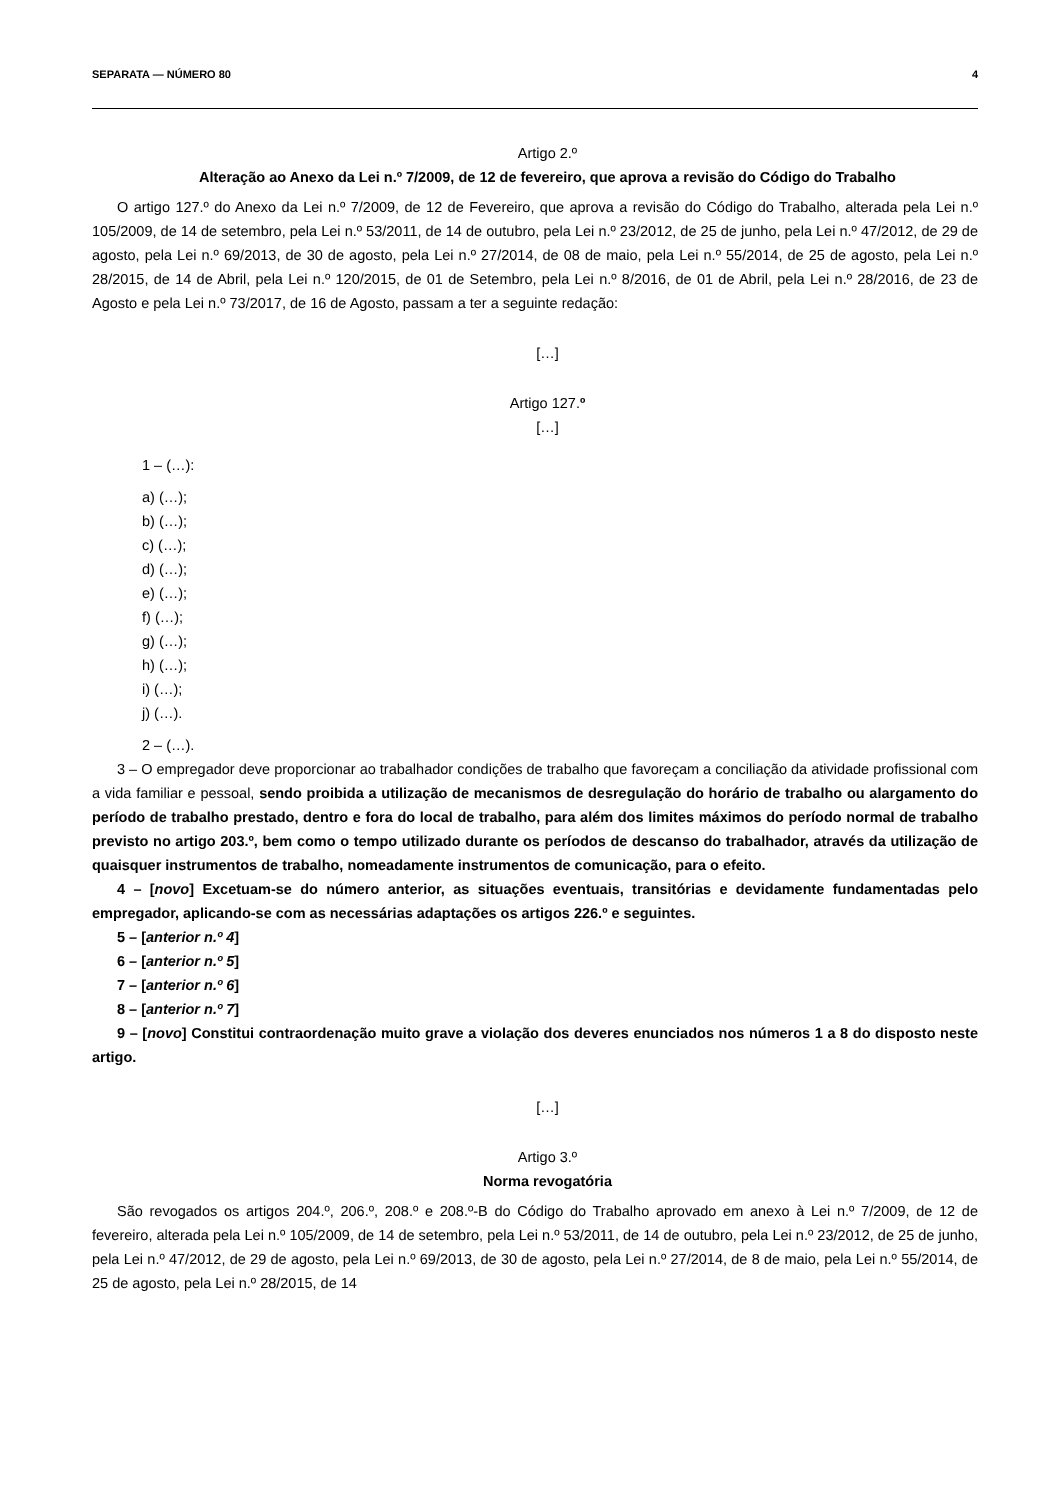SEPARATA — NÚMERO 80 4
Artigo 2.º
Alteração ao Anexo da Lei n.º 7/2009, de 12 de fevereiro, que aprova a revisão do Código do Trabalho
O artigo 127.º do Anexo da Lei n.º 7/2009, de 12 de Fevereiro, que aprova a revisão do Código do Trabalho, alterada pela Lei n.º 105/2009, de 14 de setembro, pela Lei n.º 53/2011, de 14 de outubro, pela Lei n.º 23/2012, de 25 de junho, pela Lei n.º 47/2012, de 29 de agosto, pela Lei n.º 69/2013, de 30 de agosto, pela Lei n.º 27/2014, de 08 de maio, pela Lei n.º 55/2014, de 25 de agosto, pela Lei n.º 28/2015, de 14 de Abril, pela Lei n.º 120/2015, de 01 de Setembro, pela Lei n.º 8/2016, de 01 de Abril, pela Lei n.º 28/2016, de 23 de Agosto e pela Lei n.º 73/2017, de 16 de Agosto, passam a ter a seguinte redação:
[…]
Artigo 127.º
[…]
1 – (…):
a) (…);
b) (…);
c) (…);
d) (…);
e) (…);
f) (…);
g) (…);
h) (…);
i) (…);
j) (…).
2 – (…).
3 – O empregador deve proporcionar ao trabalhador condições de trabalho que favoreçam a conciliação da atividade profissional com a vida familiar e pessoal, sendo proibida a utilização de mecanismos de desregulação do horário de trabalho ou alargamento do período de trabalho prestado, dentro e fora do local de trabalho, para além dos limites máximos do período normal de trabalho previsto no artigo 203.º, bem como o tempo utilizado durante os períodos de descanso do trabalhador, através da utilização de quaisquer instrumentos de trabalho, nomeadamente instrumentos de comunicação, para o efeito.
4 – [novo] Excetuam-se do número anterior, as situações eventuais, transitórias e devidamente fundamentadas pelo empregador, aplicando-se com as necessárias adaptações os artigos 226.º e seguintes.
5 – [anterior n.º 4]
6 – [anterior n.º 5]
7 – [anterior n.º 6]
8 – [anterior n.º 7]
9 – [novo] Constitui contraordenação muito grave a violação dos deveres enunciados nos números 1 a 8 do disposto neste artigo.
[…]
Artigo 3.º
Norma revogatória
São revogados os artigos 204.º, 206.º, 208.º e 208.º-B do Código do Trabalho aprovado em anexo à Lei n.º 7/2009, de 12 de fevereiro, alterada pela Lei n.º 105/2009, de 14 de setembro, pela Lei n.º 53/2011, de 14 de outubro, pela Lei n.º 23/2012, de 25 de junho, pela Lei n.º 47/2012, de 29 de agosto, pela Lei n.º 69/2013, de 30 de agosto, pela Lei n.º 27/2014, de 8 de maio, pela Lei n.º 55/2014, de 25 de agosto, pela Lei n.º 28/2015, de 14